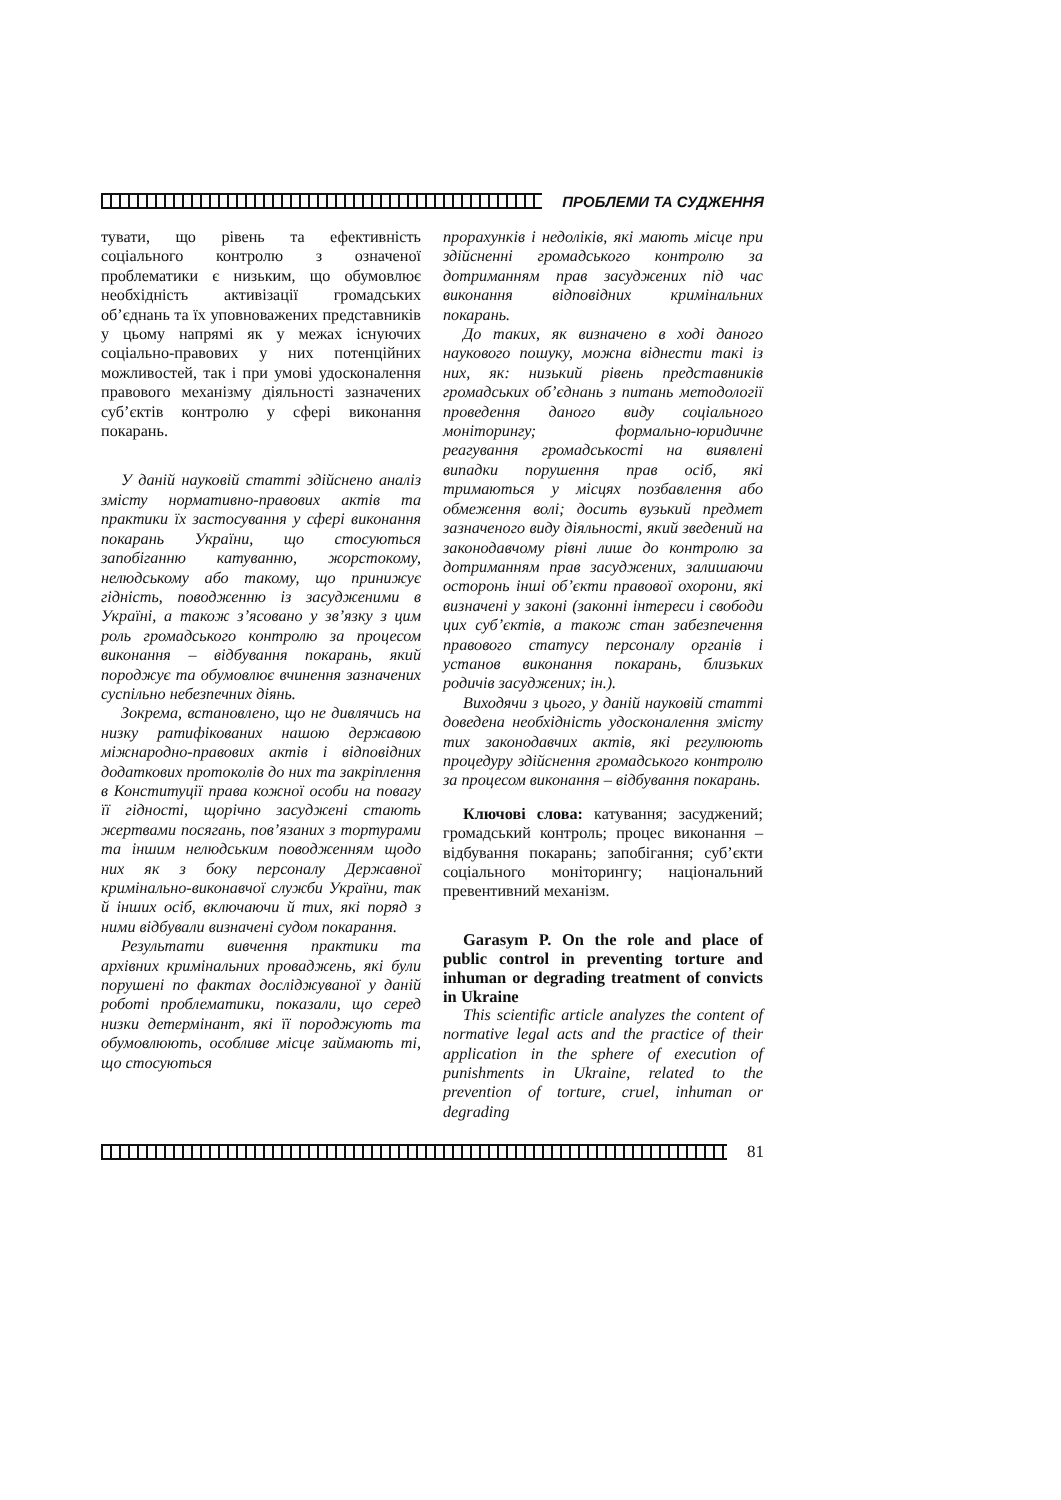ПРОБЛЕМИ ТА СУДЖЕННЯ
тувати, що рівень та ефективність соціального контролю з означеної проблематики є низьким, що обумовлює необхідність активізації громадських об’єднань та їх уповноважених представників у цьому напрямі як у межах існуючих соціально-правових у них потенційних можливостей, так і при умові удосконалення правового механізму діяльності зазначених суб’єктів контролю у сфері виконання покарань.
У даній науковій статті здійснено аналіз змісту нормативно-правових актів та практики їх застосування у сфері виконання покарань України, що стосуються запобіганню катуванню, жорстокому, нелюдському або такому, що принижує гідність, поводженню із засудженими в Україні, а також з’ясовано у зв’язку з цим роль громадського контролю за процесом виконання – відбування покарань, який породжує та обумовлює вчинення зазначених суспільно небезпечних діянь.
Зокрема, встановлено, що не дивлячись на низку ратифікованих нашою державою міжнародно-правових актів і відповідних додаткових протоколів до них та закріплення в Конституції права кожної особи на повагу її гідності, щорічно засуджені стають жертвами посягань, пов’язаних з тортурами та іншим нелюдським поводженням щодо них як з боку персоналу Державної кримінально-виконавчої служби України, так й інших осіб, включаючи й тих, які поряд з ними відбували визначені судом покарання.
Результати вивчення практики та архівних кримінальних проваджень, які були порушені по фактах досліджуваної у даній роботі проблематики, показали, що серед низки детермінант, які її породжують та обумовлюють, особливе місце займають ті, що стосуються
прорахунків і недоліків, які мають місце при здійсненні громадського контролю за дотриманням прав засуджених під час виконання відповідних кримінальних покарань.
До таких, як визначено в ході даного наукового пошуку, можна віднести такі із них, як: низький рівень представників громадських об’єднань з питань методології проведення даного виду соціального моніторингу; формально-юридичне реагування громадськості на виявлені випадки порушення прав осіб, які тримаються у місцях позбавлення або обмеження волі; досить вузький предмет зазначеного виду діяльності, який зведений на законодавчому рівні лише до контролю за дотриманням прав засуджених, залишаючи осторонь інші об’єкти правової охорони, які визначені у законі (законні інтереси і свободи цих суб’єктів, а також стан забезпечення правового статусу персоналу органів і установ виконання покарань, близьких родичів засуджених; ін.).
Виходячи з цього, у даній науковій статті доведена необхідність удосконалення змісту тих законодавчих актів, які регулюють процедуру здійснення громадського контролю за процесом виконання – відбування покарань.
Ключові слова: катування; засуджений; громадський контроль; процес виконання – відбування покарань; запобігання; суб’єкти соціального моніторингу; національний превентивний механізм.
Garasym P. On the role and place of public control in preventing torture and inhuman or degrading treatment of convicts in Ukraine
This scientific article analyzes the content of normative legal acts and the practice of their application in the sphere of execution of punishments in Ukraine, related to the prevention of torture, cruel, inhuman or degrading
81